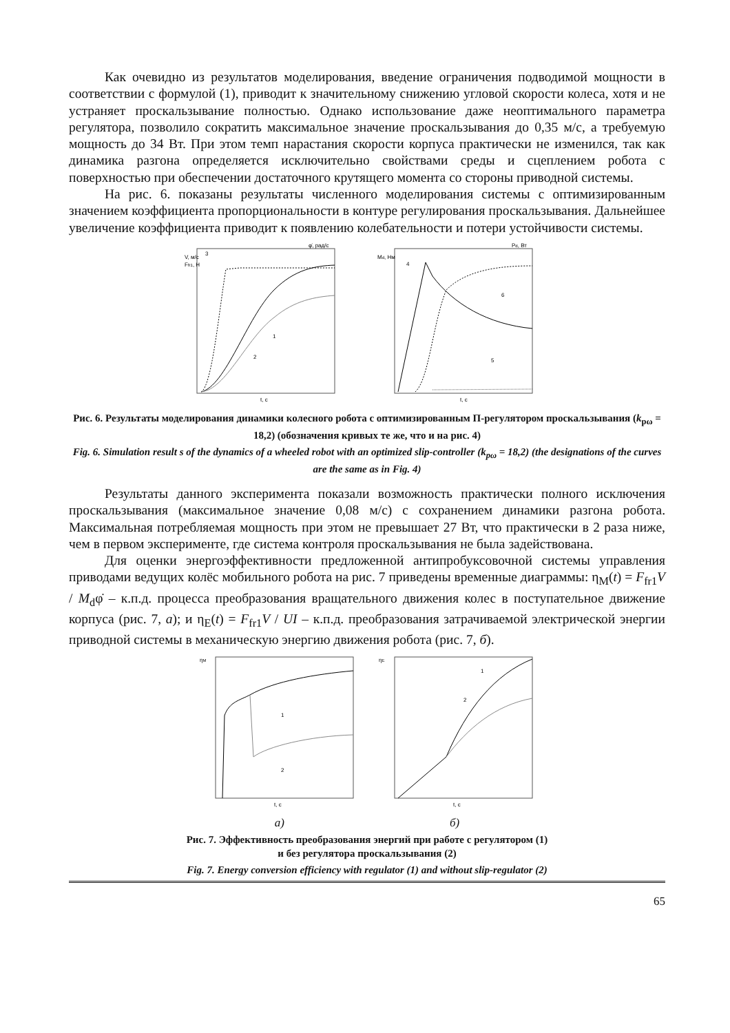Как очевидно из результатов моделирования, введение ограничения подводимой мощности в соответствии с формулой (1), приводит к значительному снижению угловой скорости колеса, хотя и не устраняет проскальзывание полностью. Однако использование даже неоптимального параметра регулятора, позволило сократить максимальное значение проскальзывания до 0,35 м/с, а требуемую мощность до 34 Вт. При этом темп нарастания скорости корпуса практически не изменился, так как динамика разгона определяется исключительно свойствами среды и сцеплением робота с поверхностью при обеспечении достаточного крутящего момента со стороны приводной системы.
На рис. 6. показаны результаты численного моделирования системы с оптимизированным значением коэффициента пропорциональности в контуре регулирования проскальзывания. Дальнейшее увеличение коэффициента приводит к появлению колебательности и потери устойчивости системы.
φ̇, рад/с
V, м/с
Ffr1, Н
3
1
2
t, c
Pd, Вт
Md, Нм
4
6
5
t, c
Рис. 6. Результаты моделирования динамики колесного робота с оптимизированным П-регулятором проскальзывания (k<sub>pω</sub> = 18,2) (обозначения кривых те же, что и на рис. 4)
Fig. 6. Simulation result s of the dynamics of a wheeled robot with an optimized slip-controller (k<sub>pω</sub> = 18,2) (the designations of the curves are the same as in Fig. 4)
Результаты данного эксперимента показали возможность практически полного исключения проскальзывания (максимальное значение 0,08 м/с) с сохранением динамики разгона робота. Максимальная потребляемая мощность при этом не превышает 27 Вт, что практически в 2 раза ниже, чем в первом эксперименте, где система контроля проскальзывания не была задействована.
Для оценки энергоэффективности предложенной антипробуксовочной системы управления приводами ведущих колёс мобильного робота на рис. 7 приведены временные диаграммы: η<sub>M</sub>(t) = F<sub>fr1</sub>V / M<sub>d</sub>φ̇ – к.п.д. процесса преобразования вращательного движения колес в поступательное движение корпуса (рис. 7, а); и η<sub>E</sub>(t) = F<sub>fr1</sub>V / UI – к.п.д. преобразования затрачиваемой электрической энергии приводной системы в механическую энергию движения робота (рис. 7, б).
ηM
1
2
t, c
ηE
1
2
t, c
а) б)
Рис. 7. Эффективность преобразования энергий при работе с регулятором (1)
и без регулятора проскальзывания (2)
Fig. 7. Energy conversion efficiency with regulator (1) and without slip-regulator (2)
65